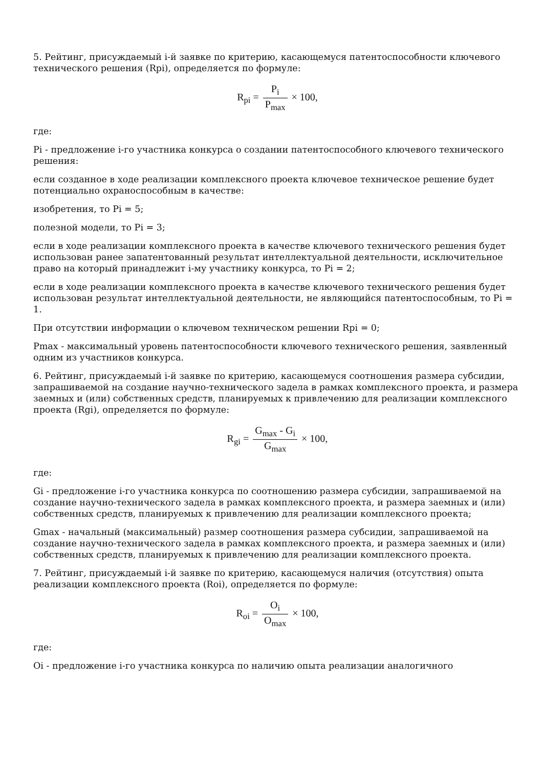5. Рейтинг, присуждаемый i-й заявке по критерию, касающемуся патентоспособности ключевого технического решения (Rpi), определяется по формуле:
R<sub>pi</sub> = P<sub>i</sub> P<sub>max</sub> × 100,
где:
Pi - предложение i-го участника конкурса о создании патентоспособного ключевого технического решения:
если созданное в ходе реализации комплексного проекта ключевое техническое решение будет потенциально охраноспособным в качестве:
изобретения, то Pi = 5;
полезной модели, то Pi = 3;
если в ходе реализации комплексного проекта в качестве ключевого технического решения будет использован ранее запатентованный результат интеллектуальной деятельности, исключительное право на который принадлежит i-му участнику конкурса, то Pi = 2;
если в ходе реализации комплексного проекта в качестве ключевого технического решения будет использован результат интеллектуальной деятельности, не являющийся патентоспособным, то Pi = 1.
При отсутствии информации о ключевом техническом решении Rpi = 0;
Pmax - максимальный уровень патентоспособности ключевого технического решения, заявленный одним из участников конкурса.
6. Рейтинг, присуждаемый i-й заявке по критерию, касающемуся соотношения размера субсидии, запрашиваемой на создание научно-технического задела в рамках комплексного проекта, и размера заемных и (или) собственных средств, планируемых к привлечению для реализации комплексного проекта (Rgi), определяется по формуле:
R<sub>gi</sub> = G<sub>max</sub> - G<sub>i</sub> G<sub>max</sub> × 100,
где:
Gi - предложение i-го участника конкурса по соотношению размера субсидии, запрашиваемой на создание научно-технического задела в рамках комплексного проекта, и размера заемных и (или) собственных средств, планируемых к привлечению для реализации комплексного проекта;
Gmax - начальный (максимальный) размер соотношения размера субсидии, запрашиваемой на создание научно-технического задела в рамках комплексного проекта, и размера заемных и (или) собственных средств, планируемых к привлечению для реализации комплексного проекта.
7. Рейтинг, присуждаемый i-й заявке по критерию, касающемуся наличия (отсутствия) опыта реализации комплексного проекта (Roi), определяется по формуле:
R<sub>oi</sub> = O<sub>i</sub> O<sub>max</sub> × 100,
где:
Oi - предложение i-го участника конкурса по наличию опыта реализации аналогичного